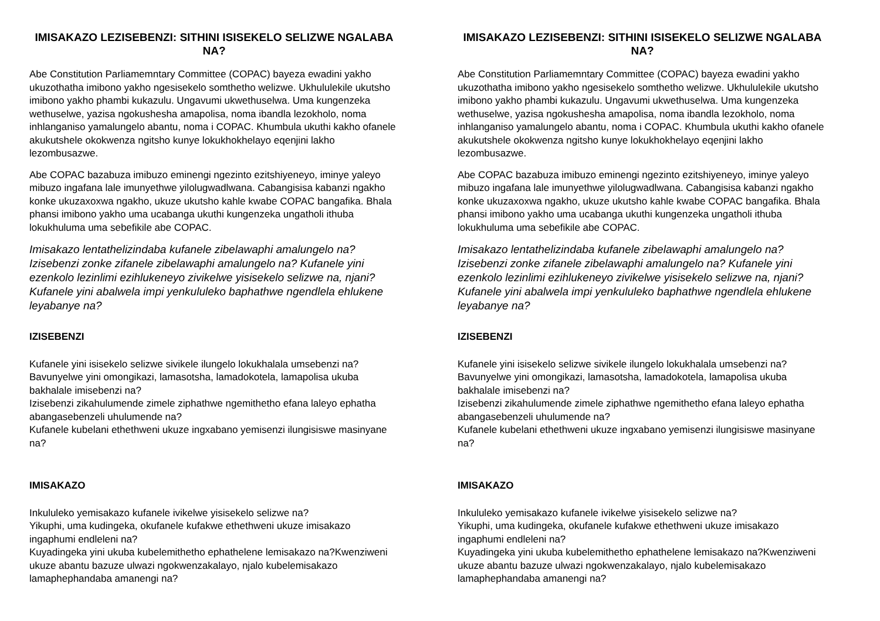IMISAKAZO LEZISEBENZI: SITHINI ISISEKELO SELIZWE NGALABA NA?
Abe Constitution Parliamemntary Committee (COPAC) bayeza ewadini yakho ukuzothatha imibono yakho ngesisekelo somthetho welizwe. Ukhululekile ukutsho imibono yakho phambi kukazulu. Ungavumi ukwethuselwa. Uma kungenzeka wethuselwe, yazisa ngokushesha amapolisa, noma ibandla lezokholo, noma inhlanganiso yamalungelo abantu, noma i COPAC. Khumbula ukuthi kakho ofanele akukutshele okokwenza ngitsho kunye lokukhokhelayo eqenjini lakho lezombusazwe.
Abe COPAC bazabuza imibuzo eminengi ngezinto ezitshiyeneyo, iminye yaleyo mibuzo ingafana lale imunyethwe yilolugwadlwana. Cabangisisa kabanzi ngakho konke ukuzaxoxwa ngakho, ukuze ukutsho kahle kwabe COPAC bangafika. Bhala phansi imibono yakho uma ucabanga ukuthi kungenzeka ungatholi ithuba lokukhuluma uma sebefikile abe COPAC.
Imisakazo lentathelizindaba kufanele zibelawaphi amalungelo na? Izisebenzi zonke zifanele zibelawaphi amalungelo na? Kufanele yini ezenkolo lezinlimi ezihlukeneyo zivikelwe yisisekelo selizwe na, njani? Kufanele yini abalwela impi yenkululeko baphathwe ngendlela ehlukene leyabanye na?
IZISEBENZI
Kufanele yini isisekelo selizwe sivikele ilungelo lokukhalala umsebenzi na?
Bavunyelwe yini omongikazi, lamasotsha, lamadokotela, lamapolisa ukuba bakhalale imisebenzi na?
Izisebenzi zikahulumende zimele ziphathwe ngemithetho efana laleyo ephatha abangasebenzeli uhulumende na?
Kufanele kubelani ethethweni ukuze ingxabano yemisenzi ilungisiswe masinyane na?
IMISAKAZO
Inkululeko yemisakazo kufanele ivikelwe yisisekelo selizwe na?
Yikuphi, uma kudingeka, okufanele kufakwe ethethweni ukuze imisakazo ingaphumi endleleni na?
Kuyadingeka yini ukuba kubelemithetho ephathelene lemisakazo na?Kwenziweni ukuze abantu bazuze ulwazi ngokwenzakalayo, njalo kubelemisakazo lamaphephandaba amanengi na?
IMISAKAZO LEZISEBENZI: SITHINI ISISEKELO SELIZWE NGALABA NA?
Abe Constitution Parliamemntary Committee (COPAC) bayeza ewadini yakho ukuzothatha imibono yakho ngesisekelo somthetho welizwe. Ukhululekile ukutsho imibono yakho phambi kukazulu. Ungavumi ukwethuselwa. Uma kungenzeka wethuselwe, yazisa ngokushesha amapolisa, noma ibandla lezokholo, noma inhlanganiso yamalungelo abantu, noma i COPAC. Khumbula ukuthi kakho ofanele akukutshele okokwenza ngitsho kunye lokukhokhelayo eqenjini lakho lezombusazwe.
Abe COPAC bazabuza imibuzo eminengi ngezinto ezitshiyeneyo, iminye yaleyo mibuzo ingafana lale imunyethwe yilolugwadlwana. Cabangisisa kabanzi ngakho konke ukuzaxoxwa ngakho, ukuze ukutsho kahle kwabe COPAC bangafika. Bhala phansi imibono yakho uma ucabanga ukuthi kungenzeka ungatholi ithuba lokukhuluma uma sebefikile abe COPAC.
Imisakazo lentathelizindaba kufanele zibelawaphi amalungelo na? Izisebenzi zonke zifanele zibelawaphi amalungelo na? Kufanele yini ezenkolo lezinlimi ezihlukeneyo zivikelwe yisisekelo selizwe na, njani? Kufanele yini abalwela impi yenkululeko baphathwe ngendlela ehlukene leyabanye na?
IZISEBENZI
Kufanele yini isisekelo selizwe sivikele ilungelo lokukhalala umsebenzi na?
Bavunyelwe yini omongikazi, lamasotsha, lamadokotela, lamapolisa ukuba bakhalale imisebenzi na?
Izisebenzi zikahulumende zimele ziphathwe ngemithetho efana laleyo ephatha abangasebenzeli uhulumende na?
Kufanele kubelani ethethweni ukuze ingxabano yemisenzi ilungisiswe masinyane na?
IMISAKAZO
Inkululeko yemisakazo kufanele ivikelwe yisisekelo selizwe na?
Yikuphi, uma kudingeka, okufanele kufakwe ethethweni ukuze imisakazo ingaphumi endleleni na?
Kuyadingeka yini ukuba kubelemithetho ephathelene lemisakazo na?Kwenziweni ukuze abantu bazuze ulwazi ngokwenzakalayo, njalo kubelemisakazo lamaphephandaba amanengi na?